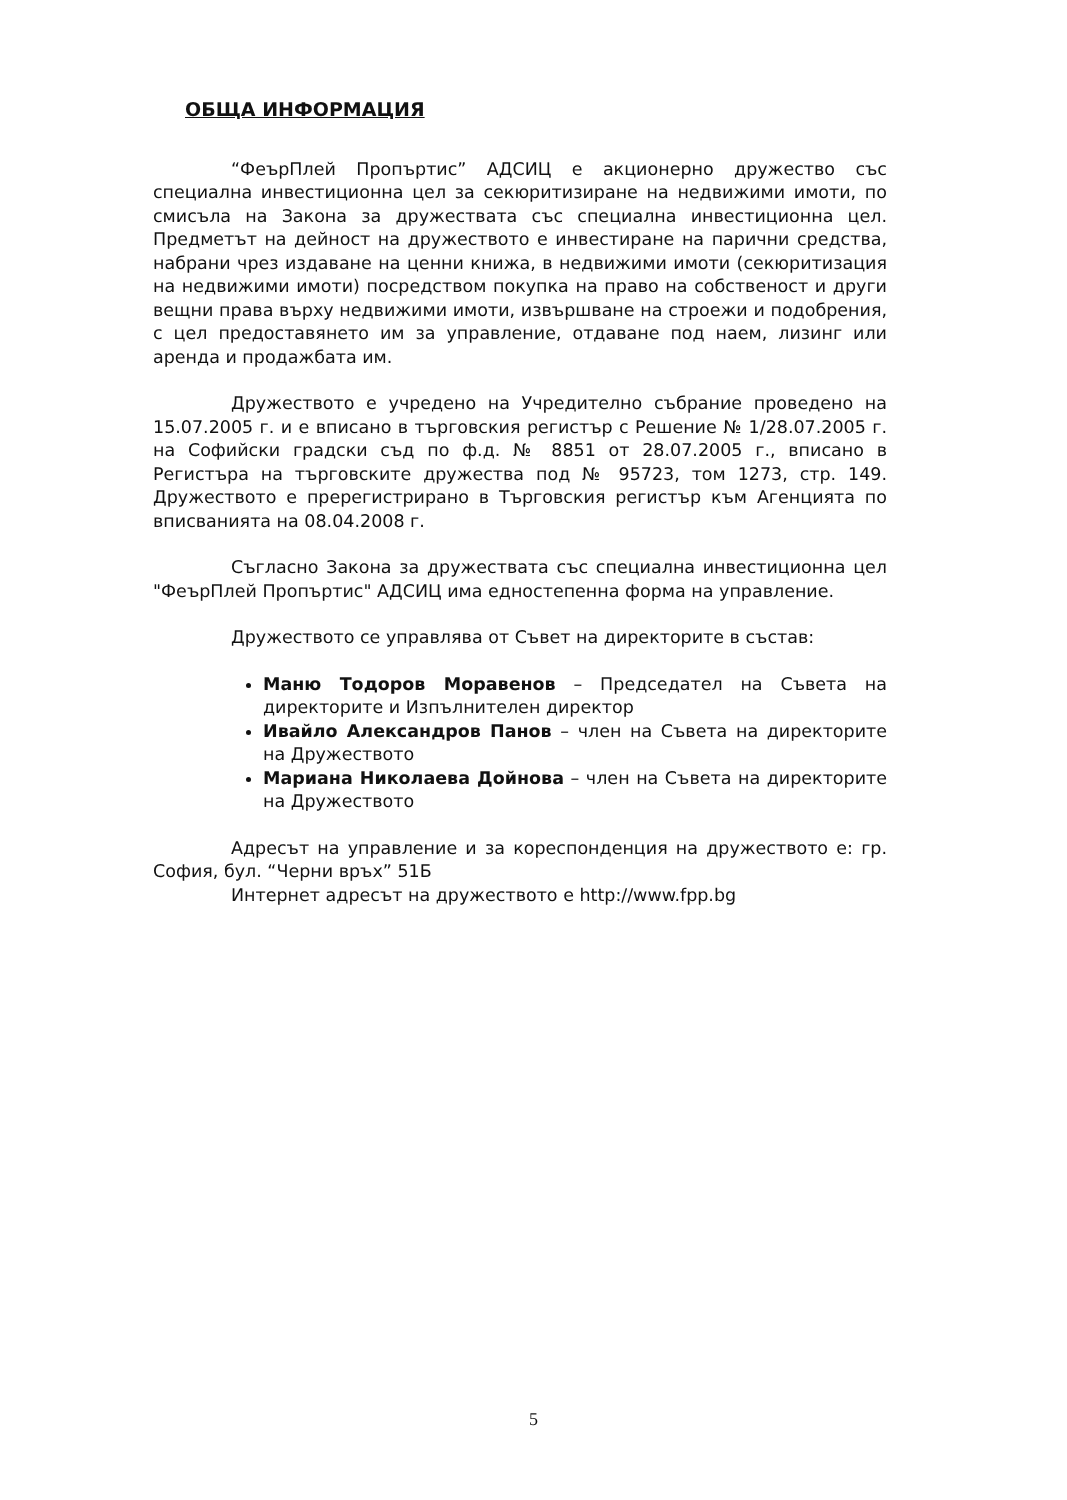ОБЩА ИНФОРМАЦИЯ
“ФеърПлей Пропъртис” АДСИЦ е акционерно дружество със специална инвестиционна цел за секюритизиране на недвижими имоти, по смисъла на Закона за дружествата със специална инвестиционна цел. Предметът на дейност на дружеството е инвестиране на парични средства, набрани чрез издаване на ценни книжа, в недвижими имоти (секюритизация на недвижими имоти) посредством покупка на право на собственост и други вещни права върху недвижими имоти, извършване на строежи и подобрения, с цел предоставянето им за управление, отдаване под наем, лизинг или аренда и продажбата им.
Дружеството е учредено на Учредително събрание проведено на 15.07.2005 г. и е вписано в търговския регистър с Решение № 1/28.07.2005 г. на Софийски градски съд по ф.д. № 8851 от 28.07.2005 г., вписано в Регистъра на търговските дружества под № 95723, том 1273, стр. 149. Дружеството е пререгистрирано в Търговския регистър към Агенцията по вписванията на 08.04.2008 г.
Съгласно Закона за дружествата със специална инвестиционна цел "ФеърПлей Пропъртис" АДСИЦ има едностепенна форма на управление.
Дружеството се управлява от Съвет на директорите в състав:
Маню Тодоров Моравенов – Председател на Съвета на директорите и Изпълнителен директор
Ивайло Александров Панов – член на Съвета на директорите на Дружеството
Мариана Николаева Дойнова – член на Съвета на директорите на Дружеството
Адресът на управление и за кореспонденция на дружеството е: гр. София, бул. “Черни връх” 51Б
Интернет адресът на дружеството е http://www.fpp.bg
5